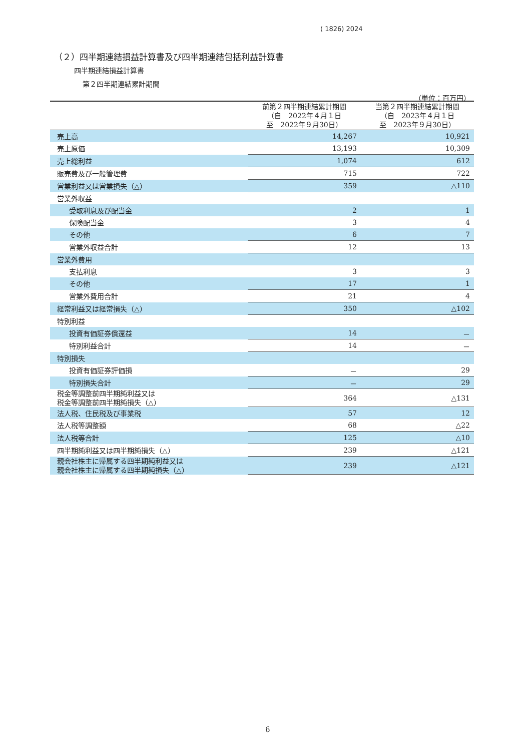( 1826) 2024
（２）四半期連結損益計算書及び四半期連結包括利益計算書
四半期連結損益計算書
第２四半期連結累計期間
（単位：百万円）
| | 前第２四半期連結累計期間 （自 2022年４月１日 至 2022年９月30日） | 当第２四半期連結累計期間 （自 2023年４月１日 至 2023年９月30日） |
| --- | --- | --- |
| 売上高 | 14,267 | 10,921 |
| 売上原価 | 13,193 | 10,309 |
| 売上総利益 | 1,074 | 612 |
| 販売費及び一般管理費 | 715 | 722 |
| 営業利益又は営業損失（△） | 359 | △110 |
| 営業外収益 | | |
| 受取利息及び配当金 | 2 | 1 |
| 保険配当金 | 3 | 4 |
| その他 | 6 | 7 |
| 営業外収益合計 | 12 | 13 |
| 営業外費用 | | |
| 支払利息 | 3 | 3 |
| その他 | 17 | 1 |
| 営業外費用合計 | 21 | 4 |
| 経常利益又は経常損失（△） | 350 | △102 |
| 特別利益 | | |
| 投資有価証券償還益 | 14 | － |
| 特別利益合計 | 14 | － |
| 特別損失 | | |
| 投資有価証券評価損 | － | 29 |
| 特別損失合計 | － | 29 |
| 税金等調整前四半期純利益又は 税金等調整前四半期純損失（△） | 364 | △131 |
| 法人税、住民税及び事業税 | 57 | 12 |
| 法人税等調整額 | 68 | △22 |
| 法人税等合計 | 125 | △10 |
| 四半期純利益又は四半期純損失（△） | 239 | △121 |
| 親会社株主に帰属する四半期純利益又は 親会社株主に帰属する四半期純損失（△） | 239 | △121 |
6